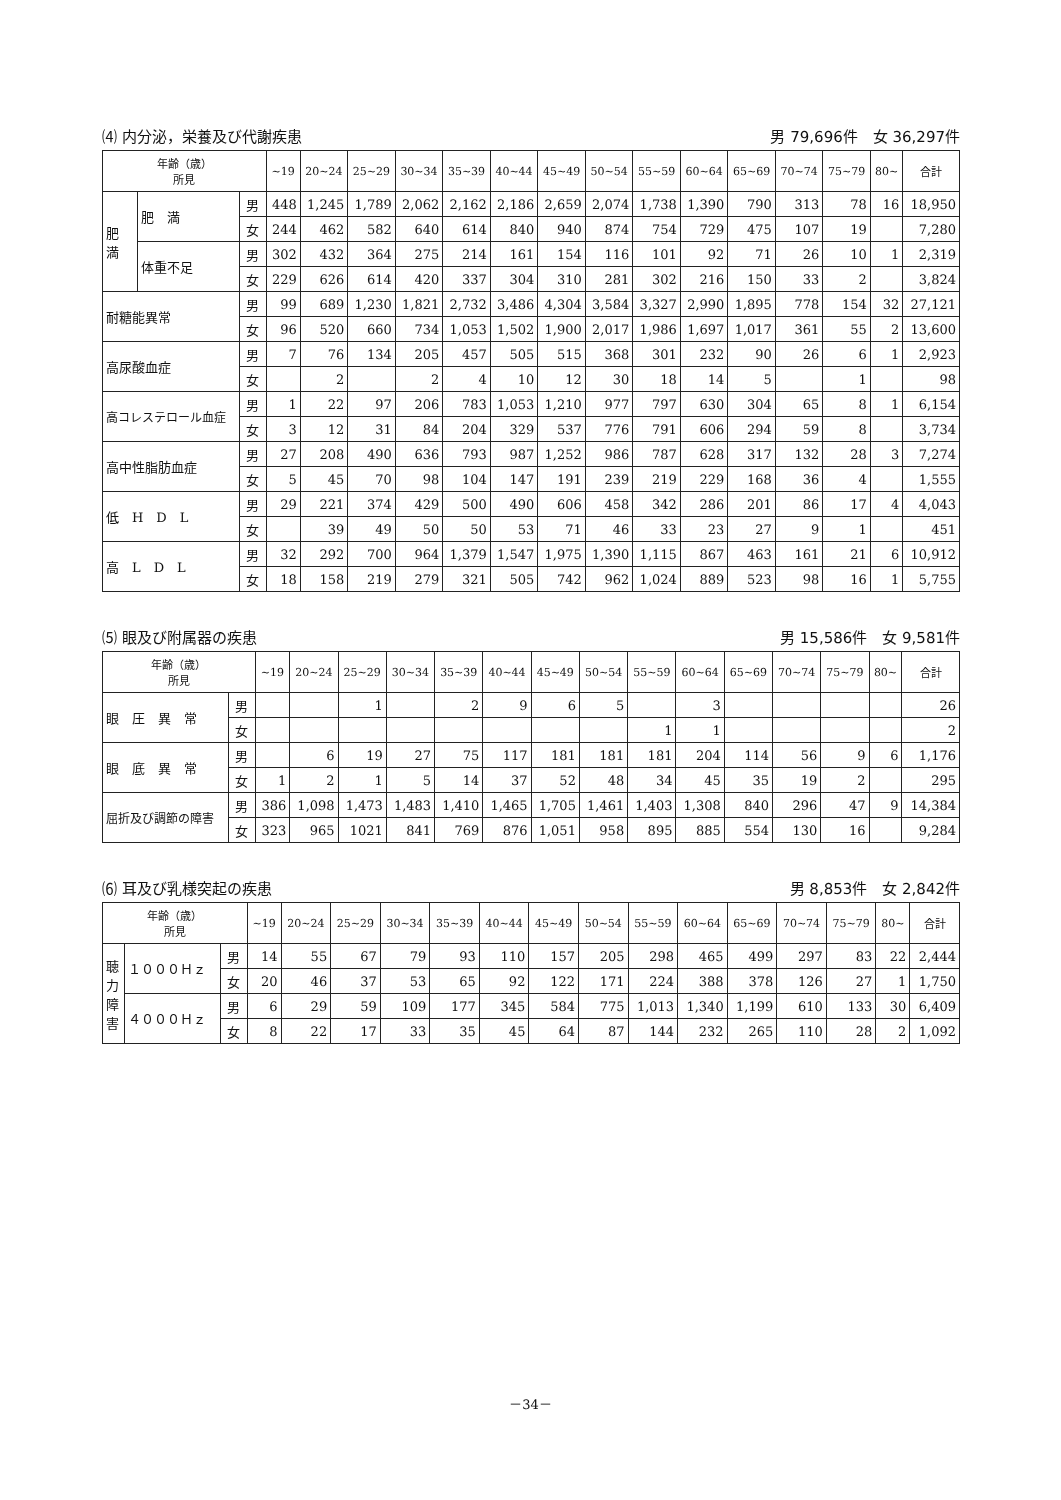⑷ 内分泌，栄養及び代謝疾患 男 79,696件　女 36,297件
| 年齢（歳） 所見 | | | ~19 | 20~24 | 25~29 | 30~34 | 35~39 | 40~44 | 45~49 | 50~54 | 55~59 | 60~64 | 65~69 | 70~74 | 75~79 | 80~ | 合計 |
| --- | --- | --- | --- | --- | --- | --- | --- | --- | --- | --- | --- | --- | --- | --- | --- | --- | --- |
| 肥 満 | 肥 満 | 男 | 448 | 1,245 | 1,789 | 2,062 | 2,162 | 2,186 | 2,659 | 2,074 | 1,738 | 1,390 | 790 | 313 | 78 | 16 | 18,950 |
| | | 女 | 244 | 462 | 582 | 640 | 614 | 840 | 940 | 874 | 754 | 729 | 475 | 107 | 19 | | 7,280 |
| | 体重不足 | 男 | 302 | 432 | 364 | 275 | 214 | 161 | 154 | 116 | 101 | 92 | 71 | 26 | 10 | 1 | 2,319 |
| | | 女 | 229 | 626 | 614 | 420 | 337 | 304 | 310 | 281 | 302 | 216 | 150 | 33 | 2 | | 3,824 |
| 耐糖能異常 | | 男 | 99 | 689 | 1,230 | 1,821 | 2,732 | 3,486 | 4,304 | 3,584 | 3,327 | 2,990 | 1,895 | 778 | 154 | 32 | 27,121 |
| | | 女 | 96 | 520 | 660 | 734 | 1,053 | 1,502 | 1,900 | 2,017 | 1,986 | 1,697 | 1,017 | 361 | 55 | 2 | 13,600 |
| 高尿酸血症 | | 男 | 7 | 76 | 134 | 205 | 457 | 505 | 515 | 368 | 301 | 232 | 90 | 26 | 6 | 1 | 2,923 |
| | | 女 | | 2 | | 2 | 4 | 10 | 12 | 30 | 18 | 14 | 5 | | 1 | | 98 |
| 高コレステロール血症 | | 男 | 1 | 22 | 97 | 206 | 783 | 1,053 | 1,210 | 977 | 797 | 630 | 304 | 65 | 8 | 1 | 6,154 |
| | | 女 | 3 | 12 | 31 | 84 | 204 | 329 | 537 | 776 | 791 | 606 | 294 | 59 | 8 | | 3,734 |
| 高中性脂肪血症 | | 男 | 27 | 208 | 490 | 636 | 793 | 987 | 1,252 | 986 | 787 | 628 | 317 | 132 | 28 | 3 | 7,274 |
| | | 女 | 5 | 45 | 70 | 98 | 104 | 147 | 191 | 239 | 219 | 229 | 168 | 36 | 4 | | 1,555 |
| 低 H D L | | 男 | 29 | 221 | 374 | 429 | 500 | 490 | 606 | 458 | 342 | 286 | 201 | 86 | 17 | 4 | 4,043 |
| | | 女 | | 39 | 49 | 50 | 50 | 53 | 71 | 46 | 33 | 23 | 27 | 9 | 1 | | 451 |
| 高 L D L | | 男 | 32 | 292 | 700 | 964 | 1,379 | 1,547 | 1,975 | 1,390 | 1,115 | 867 | 463 | 161 | 21 | 6 | 10,912 |
| | | 女 | 18 | 158 | 219 | 279 | 321 | 505 | 742 | 962 | 1,024 | 889 | 523 | 98 | 16 | 1 | 5,755 |
⑸ 眼及び附属器の疾患 男 15,586件　女 9,581件
| 年齢（歳） 所見 | | ~19 | 20~24 | 25~29 | 30~34 | 35~39 | 40~44 | 45~49 | 50~54 | 55~59 | 60~64 | 65~69 | 70~74 | 75~79 | 80~ | 合計 |
| --- | --- | --- | --- | --- | --- | --- | --- | --- | --- | --- | --- | --- | --- | --- | --- | --- |
| 眼 圧 異 常 | 男 | | | 1 | | 2 | 9 | 6 | 5 | | 3 | | | | | 26 |
| | 女 | | | | | | | | | 1 | 1 | | | | | 2 |
| 眼 底 異 常 | 男 | | 6 | 19 | 27 | 75 | 117 | 181 | 181 | 181 | 204 | 114 | 56 | 9 | 6 | 1,176 |
| | 女 | 1 | 2 | 1 | 5 | 14 | 37 | 52 | 48 | 34 | 45 | 35 | 19 | 2 | | 295 |
| 屈折及び調節の障害 | 男 | 386 | 1,098 | 1,473 | 1,483 | 1,410 | 1,465 | 1,705 | 1,461 | 1,403 | 1,308 | 840 | 296 | 47 | 9 | 14,384 |
| | 女 | 323 | 965 | 1021 | 841 | 769 | 876 | 1,051 | 958 | 895 | 885 | 554 | 130 | 16 | | 9,284 |
⑹ 耳及び乳様突起の疾患 男 8,853件　女 2,842件
| 年齢（歳） 所見 | | | ~19 | 20~24 | 25~29 | 30~34 | 35~39 | 40~44 | 45~49 | 50~54 | 55~59 | 60~64 | 65~69 | 70~74 | 75~79 | 80~ | 合計 |
| --- | --- | --- | --- | --- | --- | --- | --- | --- | --- | --- | --- | --- | --- | --- | --- | --- | --- |
| 聴 力 障 害 | １０００Ｈｚ | 男 | 14 | 55 | 67 | 79 | 93 | 110 | 157 | 205 | 298 | 465 | 499 | 297 | 83 | 22 | 2,444 |
| | | 女 | 20 | 46 | 37 | 53 | 65 | 92 | 122 | 171 | 224 | 388 | 378 | 126 | 27 | 1 | 1,750 |
| | ４０００Ｈｚ | 男 | 6 | 29 | 59 | 109 | 177 | 345 | 584 | 775 | 1,013 | 1,340 | 1,199 | 610 | 133 | 30 | 6,409 |
| | | 女 | 8 | 22 | 17 | 33 | 35 | 45 | 64 | 87 | 144 | 232 | 265 | 110 | 28 | 2 | 1,092 |
－34－